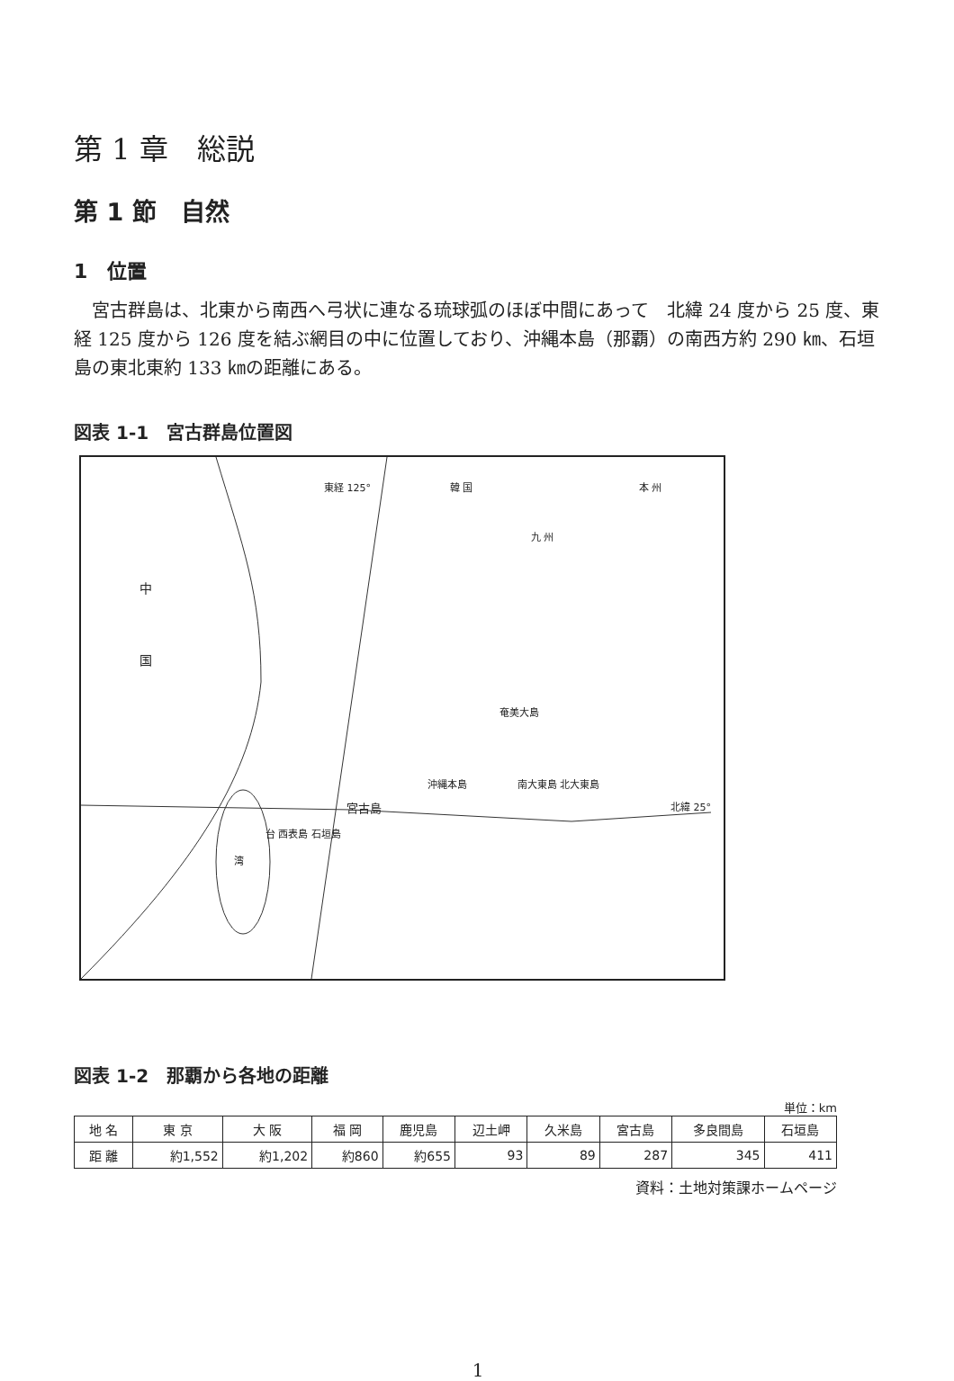第 1 章　総説
第 1 節　自然
1　位置
宮古群島は、北東から南西へ弓状に連なる琉球弧のほぼ中間にあって　北緯 24 度から 25 度、東経 125 度から 126 度を結ぶ網目の中に位置しており、沖縄本島（那覇）の南西方約 290 ㎞、石垣島の東北東約 133 ㎞の距離にある。
図表 1-1　宮古群島位置図
東経 125° 韓 国 本 州
九 州
中
国
奄美大島
沖縄本島 南大東島 北大東島
宮古島 北緯 25°
台 西表島 石垣島
湾
図表 1-2　那覇から各地の距離
単位：km
| 地 名 | 東 京 | 大 阪 | 福 岡 | 鹿児島 | 辺土岬 | 久米島 | 宮古島 | 多良間島 | 石垣島 |
| --- | --- | --- | --- | --- | --- | --- | --- | --- | --- |
| 距 離 | 約1,552 | 約1,202 | 約860 | 約655 | 93 | 89 | 287 | 345 | 411 |
資料：土地対策課ホームページ
1